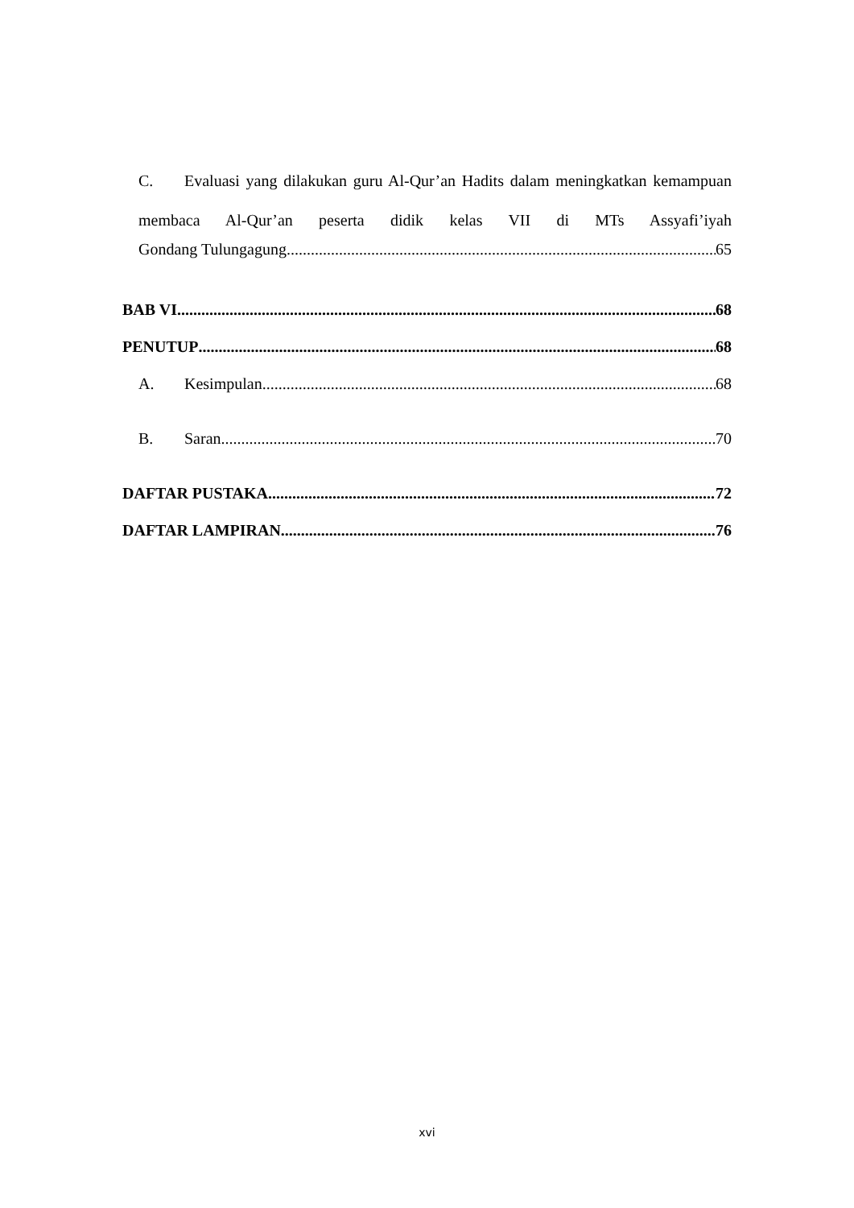C. Evaluasi yang dilakukan guru Al-Qur’an Hadits dalam meningkatkan kemampuan membaca Al-Qur’an peserta didik kelas VII di MTs Assyafi’iyah
Gondang Tulungagung 65
BAB VI 68
PENUTUP 68
A. Kesimpulan 68
B. Saran 70
DAFTAR PUSTAKA 72
DAFTAR LAMPIRAN 76
xvi